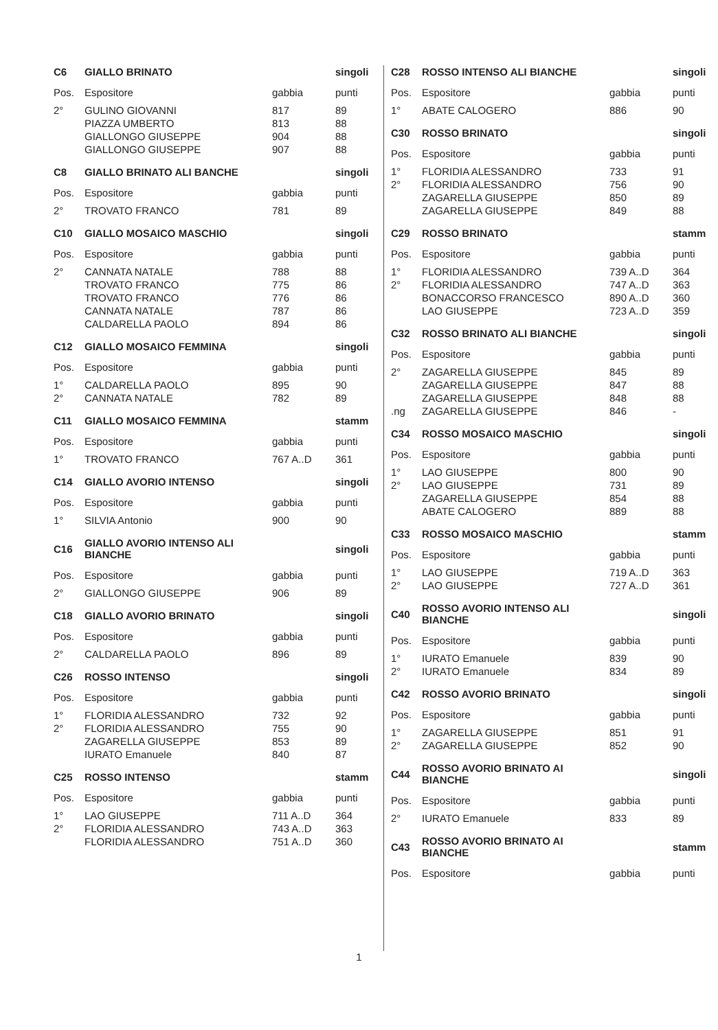| C6 | GIALLO BRINATO | | singoli |
| --- | --- | --- | --- |
| Pos. | Espositore | gabbia | punti |
| 2° | GULINO GIOVANNI | 817 | 89 |
| | PIAZZA UMBERTO | 813 | 88 |
| | GIALLONGO GIUSEPPE | 904 | 88 |
| | GIALLONGO GIUSEPPE | 907 | 88 |
| C8 | GIALLO BRINATO ALI BANCHE | | singoli |
| --- | --- | --- | --- |
| Pos. | Espositore | gabbia | punti |
| 2° | TROVATO FRANCO | 781 | 89 |
| C10 | GIALLO MOSAICO MASCHIO | | singoli |
| --- | --- | --- | --- |
| Pos. | Espositore | gabbia | punti |
| 2° | CANNATA NATALE | 788 | 88 |
| | TROVATO FRANCO | 775 | 86 |
| | TROVATO FRANCO | 776 | 86 |
| | CANNATA NATALE | 787 | 86 |
| | CALDARELLA PAOLO | 894 | 86 |
| C12 | GIALLO MOSAICO FEMMINA | | singoli |
| --- | --- | --- | --- |
| Pos. | Espositore | gabbia | punti |
| 1° | CALDARELLA PAOLO | 895 | 90 |
| 2° | CANNATA NATALE | 782 | 89 |
| C11 | GIALLO MOSAICO FEMMINA | | stamm |
| --- | --- | --- | --- |
| Pos. | Espositore | gabbia | punti |
| 1° | TROVATO FRANCO | 767 A..D | 361 |
| C14 | GIALLO AVORIO INTENSO | | singoli |
| --- | --- | --- | --- |
| Pos. | Espositore | gabbia | punti |
| 1° | SILVIA Antonio | 900 | 90 |
| C16 | GIALLO AVORIO INTENSO ALI BIANCHE | | singoli |
| --- | --- | --- | --- |
| Pos. | Espositore | gabbia | punti |
| 2° | GIALLONGO GIUSEPPE | 906 | 89 |
| C18 | GIALLO AVORIO BRINATO | | singoli |
| --- | --- | --- | --- |
| Pos. | Espositore | gabbia | punti |
| 2° | CALDARELLA PAOLO | 896 | 89 |
| C26 | ROSSO INTENSO | | singoli |
| --- | --- | --- | --- |
| Pos. | Espositore | gabbia | punti |
| 1° | FLORIDIA ALESSANDRO | 732 | 92 |
| 2° | FLORIDIA ALESSANDRO | 755 | 90 |
| | ZAGARELLA GIUSEPPE | 853 | 89 |
| | IURATO Emanuele | 840 | 87 |
| C25 | ROSSO INTENSO | | stamm |
| --- | --- | --- | --- |
| Pos. | Espositore | gabbia | punti |
| 1° | LAO GIUSEPPE | 711 A..D | 364 |
| 2° | FLORIDIA ALESSANDRO | 743 A..D | 363 |
| | FLORIDIA ALESSANDRO | 751 A..D | 360 |
| C28 | ROSSO INTENSO ALI BIANCHE | | singoli |
| --- | --- | --- | --- |
| Pos. | Espositore | gabbia | punti |
| 1° | ABATE CALOGERO | 886 | 90 |
| C30 | ROSSO BRINATO | | singoli |
| --- | --- | --- | --- |
| Pos. | Espositore | gabbia | punti |
| 1° | FLORIDIA ALESSANDRO | 733 | 91 |
| 2° | FLORIDIA ALESSANDRO | 756 | 90 |
| | ZAGARELLA GIUSEPPE | 850 | 89 |
| | ZAGARELLA GIUSEPPE | 849 | 88 |
| C29 | ROSSO BRINATO | | stamm |
| --- | --- | --- | --- |
| Pos. | Espositore | gabbia | punti |
| 1° | FLORIDIA ALESSANDRO | 739 A..D | 364 |
| 2° | FLORIDIA ALESSANDRO | 747 A..D | 363 |
| | BONACCORSO FRANCESCO | 890 A..D | 360 |
| | LAO GIUSEPPE | 723 A..D | 359 |
| C32 | ROSSO BRINATO ALI BIANCHE | | singoli |
| --- | --- | --- | --- |
| Pos. | Espositore | gabbia | punti |
| 2° | ZAGARELLA GIUSEPPE | 845 | 89 |
| | ZAGARELLA GIUSEPPE | 847 | 88 |
| | ZAGARELLA GIUSEPPE | 848 | 88 |
| .ng | ZAGARELLA GIUSEPPE | 846 | - |
| C34 | ROSSO MOSAICO MASCHIO | | singoli |
| --- | --- | --- | --- |
| Pos. | Espositore | gabbia | punti |
| 1° | LAO GIUSEPPE | 800 | 90 |
| 2° | LAO GIUSEPPE | 731 | 89 |
| | ZAGARELLA GIUSEPPE | 854 | 88 |
| | ABATE CALOGERO | 889 | 88 |
| C33 | ROSSO MOSAICO MASCHIO | | stamm |
| --- | --- | --- | --- |
| Pos. | Espositore | gabbia | punti |
| 1° | LAO GIUSEPPE | 719 A..D | 363 |
| 2° | LAO GIUSEPPE | 727 A..D | 361 |
| C40 | ROSSO AVORIO INTENSO ALI BIANCHE | | singoli |
| --- | --- | --- | --- |
| Pos. | Espositore | gabbia | punti |
| 1° | IURATO Emanuele | 839 | 90 |
| 2° | IURATO Emanuele | 834 | 89 |
| C42 | ROSSO AVORIO BRINATO | | singoli |
| --- | --- | --- | --- |
| Pos. | Espositore | gabbia | punti |
| 1° | ZAGARELLA GIUSEPPE | 851 | 91 |
| 2° | ZAGARELLA GIUSEPPE | 852 | 90 |
| C44 | ROSSO AVORIO BRINATO AI BIANCHE | | singoli |
| --- | --- | --- | --- |
| Pos. | Espositore | gabbia | punti |
| 2° | IURATO Emanuele | 833 | 89 |
| C43 | ROSSO AVORIO BRINATO AI BIANCHE | | stamm |
| --- | --- | --- | --- |
| Pos. | Espositore | gabbia | punti |
1